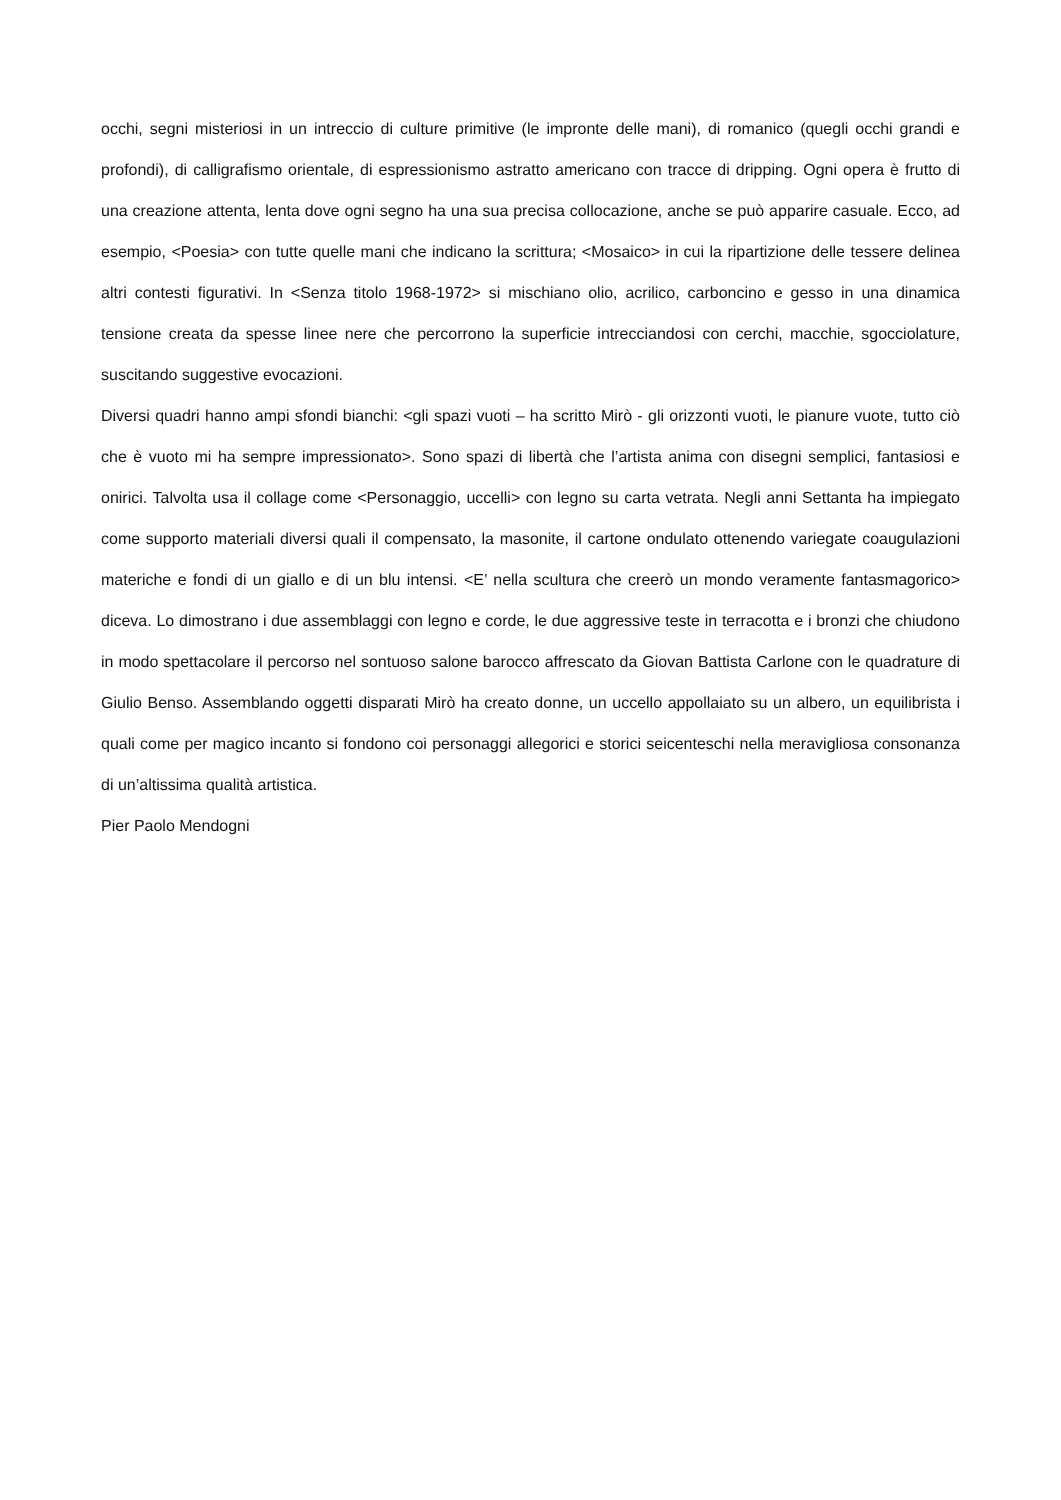occhi, segni misteriosi in un intreccio di culture primitive (le impronte delle mani), di romanico (quegli occhi grandi e profondi), di calligrafismo orientale, di espressionismo astratto americano con tracce di dripping. Ogni opera è frutto di una creazione attenta, lenta dove ogni segno ha una sua precisa collocazione, anche se può apparire casuale. Ecco, ad esempio, <Poesia> con tutte quelle mani che indicano la scrittura; <Mosaico> in cui la ripartizione delle tessere delinea altri contesti figurativi. In <Senza titolo 1968-1972> si mischiano olio, acrilico, carboncino e gesso in una dinamica tensione creata da spesse linee nere che percorrono la superficie intrecciandosi con cerchi, macchie, sgocciolature, suscitando suggestive evocazioni.
Diversi quadri hanno ampi sfondi bianchi: <gli spazi vuoti – ha scritto Mirò - gli orizzonti vuoti, le pianure vuote, tutto ciò che è vuoto mi ha sempre impressionato>. Sono spazi di libertà che l’artista anima con disegni semplici, fantasiosi e onirici. Talvolta usa il collage come <Personaggio, uccelli> con legno su carta vetrata. Negli anni Settanta ha impiegato come supporto materiali diversi quali il compensato, la masonite, il cartone ondulato ottenendo variegate coaugulazioni materiche e fondi di un giallo e di un blu intensi. <E’ nella scultura che creerò un mondo veramente fantasmagorico> diceva. Lo dimostrano i due assemblaggi con legno e corde, le due aggressive teste in terracotta e i bronzi che chiudono in modo spettacolare il percorso nel sontuoso salone barocco affrescato da Giovan Battista Carlone con le quadrature di Giulio Benso. Assemblando oggetti disparati Mirò ha creato donne, un uccello appollaiato su un albero, un equilibrista i quali come per magico incanto si fondono coi personaggi allegorici e storici seicenteschi nella meravigliosa consonanza di un’altissima qualità artistica.
Pier Paolo Mendogni